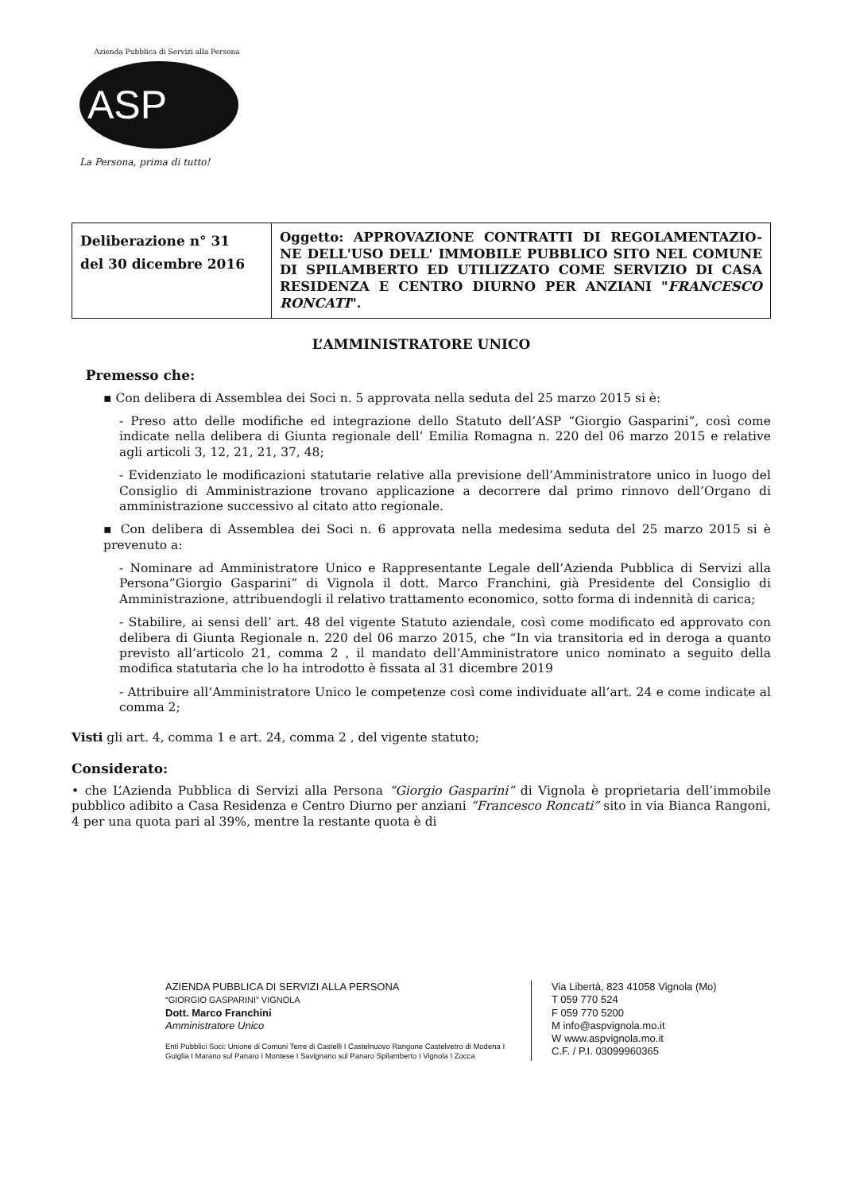Azienda Pubblica di Servizi alla Persona
ASP
La Persona, prima di tutto!
| Deliberazione n° 31 del 30 dicembre 2016 | Oggetto: APPROVAZIONE CONTRATTI DI REGOLAMENTAZIO-NE DELL'USO DELL' IMMOBILE PUBBLICO SITO NEL COMUNE DI SPILAMBERTO ED UTILIZZATO COME SERVIZIO DI CASA RESIDENZA E CENTRO DIURNO PER ANZIANI " FRANCESCO RONCATI ". |
L’AMMINISTRATORE UNICO
Premesso che:
▪ Con delibera di Assemblea dei Soci n. 5 approvata nella seduta del 25 marzo 2015 si è:
- Preso atto delle modifiche ed integrazione dello Statuto dell’ASP “Giorgio Gasparini”, così come indicate nella delibera di Giunta regionale dell’ Emilia Romagna n. 220 del 06 marzo 2015 e relative agli articoli 3, 12, 21, 21, 37, 48;
- Evidenziato le modificazioni statutarie relative alla previsione dell’Amministratore unico in luogo del Consiglio di Amministrazione trovano applicazione a decorrere dal primo rinnovo dell’Organo di amministrazione successivo al citato atto regionale.
▪ Con delibera di Assemblea dei Soci n. 6 approvata nella medesima seduta del 25 marzo 2015 si è prevenuto a:
- Nominare ad Amministratore Unico e Rappresentante Legale dell’Azienda Pubblica di Servizi alla Persona”Giorgio Gasparini” di Vignola il dott. Marco Franchini, già Presidente del Consiglio di Amministrazione, attribuendogli il relativo trattamento economico, sotto forma di indennità di carica;
- Stabilire, ai sensi dell’ art. 48 del vigente Statuto aziendale, così come modificato ed approvato con delibera di Giunta Regionale n. 220 del 06 marzo 2015, che “In via transitoria ed in deroga a quanto previsto all’articolo 21, comma 2 , il mandato dell’Amministratore unico nominato a seguito della modifica statutaria che lo ha introdotto è fissata al 31 dicembre 2019
- Attribuire all’Amministratore Unico le competenze così come individuate all’art. 24 e come indicate al comma 2;
Visti gli art. 4, comma 1 e art. 24, comma 2 , del vigente statuto;
Considerato:
• che L’Azienda Pubblica di Servizi alla Persona “Giorgio Gasparini” di Vignola è proprietaria dell’immobile pubblico adibito a Casa Residenza e Centro Diurno per anziani “Francesco Roncati” sito in via Bianca Rangoni, 4 per una quota pari al 39%, mentre la restante quota è di
AZIENDA PUBBLICA DI SERVIZI ALLA PERSONA
“GIORGIO GASPARINI” VIGNOLA
Dott. Marco Franchini
Amministratore Unico
Enti Pubblici Soci: Unione di Comuni Terre di Castelli I Castelnuovo Rangone Castelvetro di Modena I Guiglia I Marano sul Panaro I Montese I Savignano sul Panaro Spilamberto I Vignola I Zocca
Via Libertà, 823 41058 Vignola (Mo)
T 059 770 524
F 059 770 5200
M info@aspvignola.mo.it
W www.aspvignola.mo.it
C.F. / P.I. 03099960365